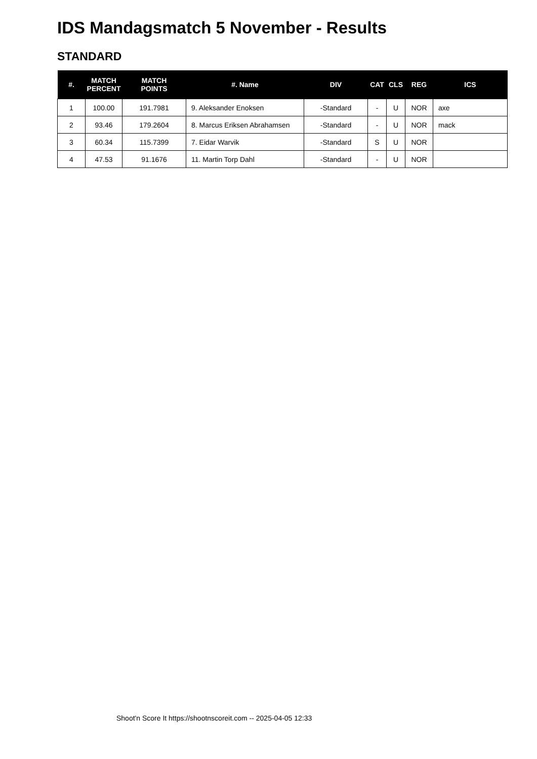IDS Mandagsmatch 5 November - Results
STANDARD
| #. | MATCH PERCENT | MATCH POINTS | #. Name | DIV | CAT | CLS | REG | ICS |
| --- | --- | --- | --- | --- | --- | --- | --- | --- |
| 1 | 100.00 | 191.7981 | 9. Aleksander Enoksen | -Standard | - | U | NOR | axe |
| 2 | 93.46 | 179.2604 | 8. Marcus Eriksen Abrahamsen | -Standard | - | U | NOR | mack |
| 3 | 60.34 | 115.7399 | 7. Eidar Warvik | -Standard | S | U | NOR | |
| 4 | 47.53 | 91.1676 | 11. Martin Torp Dahl | -Standard | - | U | NOR | |
Shoot'n Score It https://shootnscoreit.com -- 2025-04-05 12:33